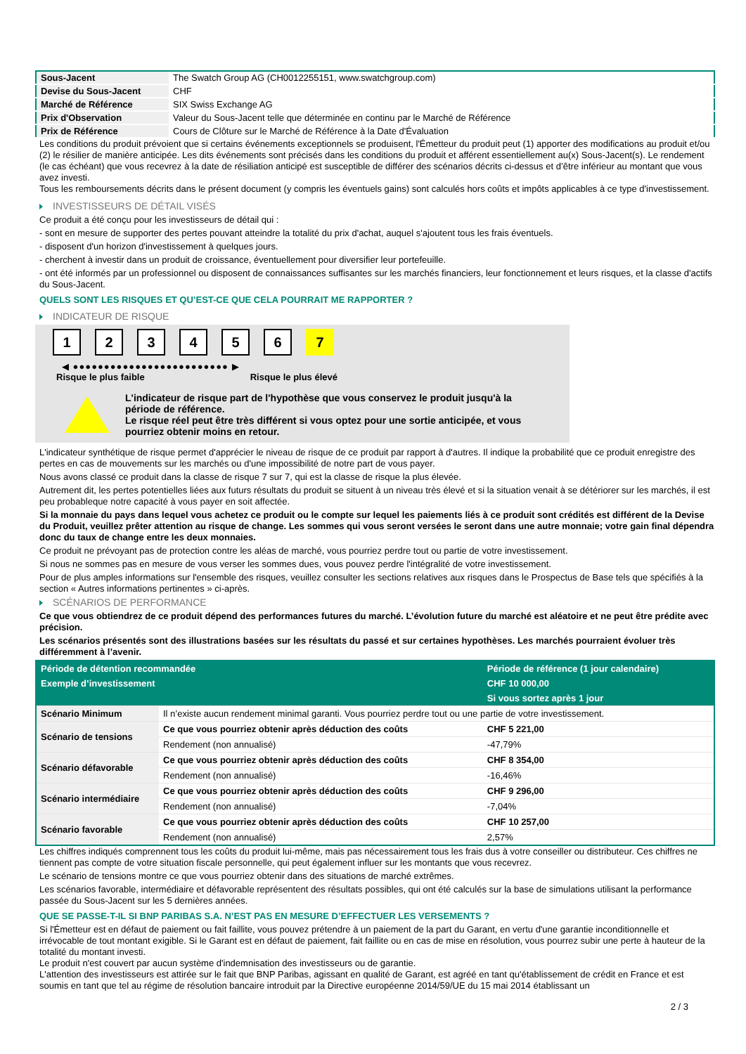| Sous-Jacent | The Swatch Group AG (CH0012255151, www.swatchgroup.com) |
| Devise du Sous-Jacent | CHF |
| Marché de Référence | SIX Swiss Exchange AG |
| Prix d'Observation | Valeur du Sous-Jacent telle que déterminée en continu par le Marché de Référence |
| Prix de Référence | Cours de Clôture sur le Marché de Référence à la Date d'Évaluation |
Les conditions du produit prévoient que si certains événements exceptionnels se produisent, l'Émetteur du produit peut (1) apporter des modifications au produit et/ou (2) le résilier de manière anticipée. Les dits événements sont précisés dans les conditions du produit et afférent essentiellement au(x) Sous-Jacent(s). Le rendement (le cas échéant) que vous recevrez à la date de résiliation anticipé est susceptible de différer des scénarios décrits ci-dessus et d’être inférieur au montant que vous avez investi.
Tous les remboursements décrits dans le présent document (y compris les éventuels gains) sont calculés hors coûts et impôts applicables à ce type d'investissement.
INVESTISSEURS DE DÉTAIL VISÉS
Ce produit a été conçu pour les investisseurs de détail qui :
- sont en mesure de supporter des pertes pouvant atteindre la totalité du prix d'achat, auquel s'ajoutent tous les frais éventuels.
- disposent d'un horizon d'investissement à quelques jours.
- cherchent à investir dans un produit de croissance, éventuellement pour diversifier leur portefeuille.
- ont été informés par un professionnel ou disposent de connaissances suffisantes sur les marchés financiers, leur fonctionnement et leurs risques, et la classe d'actifs du Sous-Jacent.
QUELS SONT LES RISQUES ET QU’EST-CE QUE CELA POURRAIT ME RAPPORTER ?
INDICATEUR DE RISQUE
123456 7
◀ ●●●●●●●●●●●●●●●●●●●●●●●●● ▶
Risque le plus faible Risque le plus élevé
L'indicateur de risque part de l'hypothèse que vous conservez le produit jusqu'à la période de référence.
Le risque réel peut être très différent si vous optez pour une sortie anticipée, et vous pourriez obtenir moins en retour.
L'indicateur synthétique de risque permet d'apprécier le niveau de risque de ce produit par rapport à d'autres. Il indique la probabilité que ce produit enregistre des pertes en cas de mouvements sur les marchés ou d'une impossibilité de notre part de vous payer.
Nous avons classé ce produit dans la classe de risque 7 sur 7, qui est la classe de risque la plus élevée.
Autrement dit, les pertes potentielles liées aux futurs résultats du produit se situent à un niveau très élevé et si la situation venait à se détériorer sur les marchés, il est peu probableque notre capacité à vous payer en soit affectée.
Si la monnaie du pays dans lequel vous achetez ce produit ou le compte sur lequel les paiements liés à ce produit sont crédités est différent de la Devise du Produit, veuillez prêter attention au risque de change. Les sommes qui vous seront versées le seront dans une autre monnaie; votre gain final dépendra donc du taux de change entre les deux monnaies.
Ce produit ne prévoyant pas de protection contre les aléas de marché, vous pourriez perdre tout ou partie de votre investissement.
Si nous ne sommes pas en mesure de vous verser les sommes dues, vous pouvez perdre l'intégralité de votre investissement.
Pour de plus amples informations sur l'ensemble des risques, veuillez consulter les sections relatives aux risques dans le Prospectus de Base tels que spécifiés à la section « Autres informations pertinentes » ci-après.
SCÉNARIOS DE PERFORMANCE
Ce que vous obtiendrez de ce produit dépend des performances futures du marché. L’évolution future du marché est aléatoire et ne peut être prédite avec précision.
Les scénarios présentés sont des illustrations basées sur les résultats du passé et sur certaines hypothèses. Les marchés pourraient évoluer très différemment à l’avenir.
| Période de détention recommandée | | Période de référence (1 jour calendaire) |
| --- | --- | --- |
| Exemple d’investissement | | CHF 10 000,00 |
| | | Si vous sortez après 1 jour |
| Scénario Minimum | Il n’existe aucun rendement minimal garanti. Vous pourriez perdre tout ou une partie de votre investissement. | |
| Scénario de tensions | Ce que vous pourriez obtenir après déduction des coûts | CHF 5 221,00 |
| | Rendement (non annualisé) | -47,79% |
| Scénario défavorable | Ce que vous pourriez obtenir après déduction des coûts | CHF 8 354,00 |
| | Rendement (non annualisé) | -16,46% |
| Scénario intermédiaire | Ce que vous pourriez obtenir après déduction des coûts | CHF 9 296,00 |
| | Rendement (non annualisé) | -7,04% |
| Scénario favorable | Ce que vous pourriez obtenir après déduction des coûts | CHF 10 257,00 |
| | Rendement (non annualisé) | 2,57% |
Les chiffres indiqués comprennent tous les coûts du produit lui-même, mais pas nécessairement tous les frais dus à votre conseiller ou distributeur. Ces chiffres ne tiennent pas compte de votre situation fiscale personnelle, qui peut également influer sur les montants que vous recevrez.
Le scénario de tensions montre ce que vous pourriez obtenir dans des situations de marché extrêmes.
Les scénarios favorable, intermédiaire et défavorable représentent des résultats possibles, qui ont été calculés sur la base de simulations utilisant la performance passée du Sous-Jacent sur les 5 dernières années.
QUE SE PASSE-T-IL SI BNP PARIBAS S.A. N’EST PAS EN MESURE D’EFFECTUER LES VERSEMENTS ?
Si l'Émetteur est en défaut de paiement ou fait faillite, vous pouvez prétendre à un paiement de la part du Garant, en vertu d'une garantie inconditionnelle et irrévocable de tout montant exigible. Si le Garant est en défaut de paiement, fait faillite ou en cas de mise en résolution, vous pourrez subir une perte à hauteur de la totalité du montant investi.
Le produit n'est couvert par aucun système d'indemnisation des investisseurs ou de garantie.
L'attention des investisseurs est attirée sur le fait que BNP Paribas, agissant en qualité de Garant, est agréé en tant qu'établissement de crédit en France et est soumis en tant que tel au régime de résolution bancaire introduit par la Directive européenne 2014/59/UE du 15 mai 2014 établissant un
2 / 3